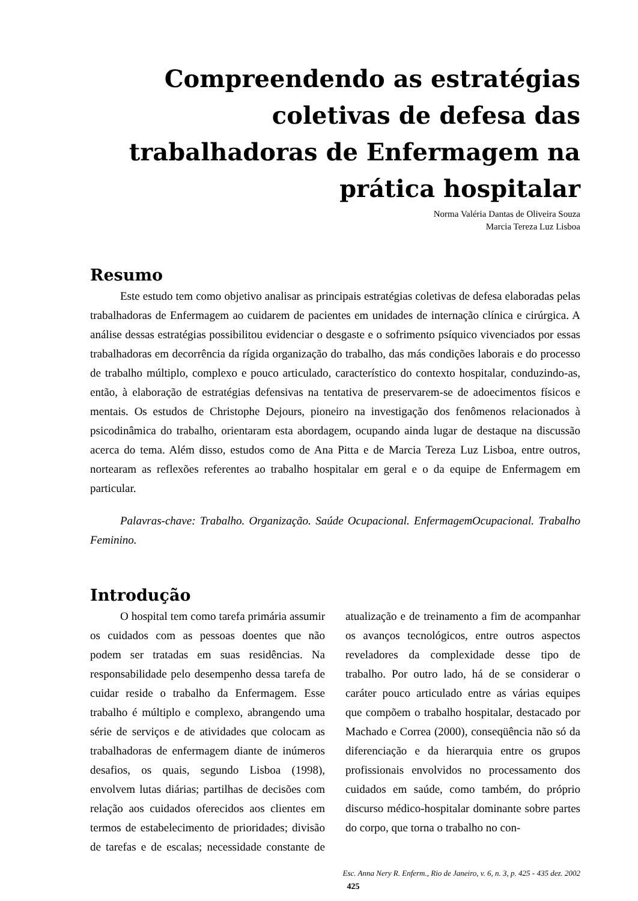Compreendendo as estratégias coletivas de defesa das trabalhadoras de Enfermagem na prática hospitalar
Norma Valéria Dantas de Oliveira Souza
Marcia Tereza Luz Lisboa
Resumo
Este estudo tem como objetivo analisar as principais estratégias coletivas de defesa elaboradas pelas trabalhadoras de Enfermagem ao cuidarem de pacientes em unidades de internação clínica e cirúrgica. A análise dessas estratégias possibilitou evidenciar o desgaste e o sofrimento psíquico vivenciados por essas trabalhadoras em decorrência da rígida organização do trabalho, das más condições laborais e do processo de trabalho múltiplo, complexo e pouco articulado, característico do contexto hospitalar, conduzindo-as, então, à elaboração de estratégias defensivas na tentativa de preservarem-se de adoecimentos físicos e mentais. Os estudos de Christophe Dejours, pioneiro na investigação dos fenômenos relacionados à psicodinâmica do trabalho, orientaram esta abordagem, ocupando ainda lugar de destaque na discussão acerca do tema. Além disso, estudos como de Ana Pitta e de Marcia Tereza Luz Lisboa, entre outros, nortearam as reflexões referentes ao trabalho hospitalar em geral e o da equipe de Enfermagem em particular.
Palavras-chave: Trabalho. Organização. Saúde Ocupacional. EnfermagemOcupacional. Trabalho Feminino.
Introdução
O hospital tem como tarefa primária assumir os cuidados com as pessoas doentes que não podem ser tratadas em suas residências. Na responsabilidade pelo desempenho dessa tarefa de cuidar reside o trabalho da Enfermagem. Esse trabalho é múltiplo e complexo, abrangendo uma série de serviços e de atividades que colocam as trabalhadoras de enfermagem diante de inúmeros desafios, os quais, segundo Lisboa (1998), envolvem lutas diárias; partilhas de decisões com relação aos cuidados oferecidos aos clientes em termos de estabelecimento de prioridades; divisão de tarefas e de escalas; necessidade constante de atualização e de treinamento a fim de acompanhar os avanços tecnológicos, entre outros aspectos reveladores da complexidade desse tipo de trabalho. Por outro lado, há de se considerar o caráter pouco articulado entre as várias equipes que compõem o trabalho hospitalar, destacado por Machado e Correa (2000), conseqüência não só da diferenciação e da hierarquia entre os grupos profissionais envolvidos no processamento dos cuidados em saúde, como também, do próprio discurso médico-hospitalar dominante sobre partes do corpo, que torna o trabalho no con-
Esc. Anna Nery R. Enferm., Rio de Janeiro, v. 6, n. 3, p. 425 - 435 dez. 2002
425